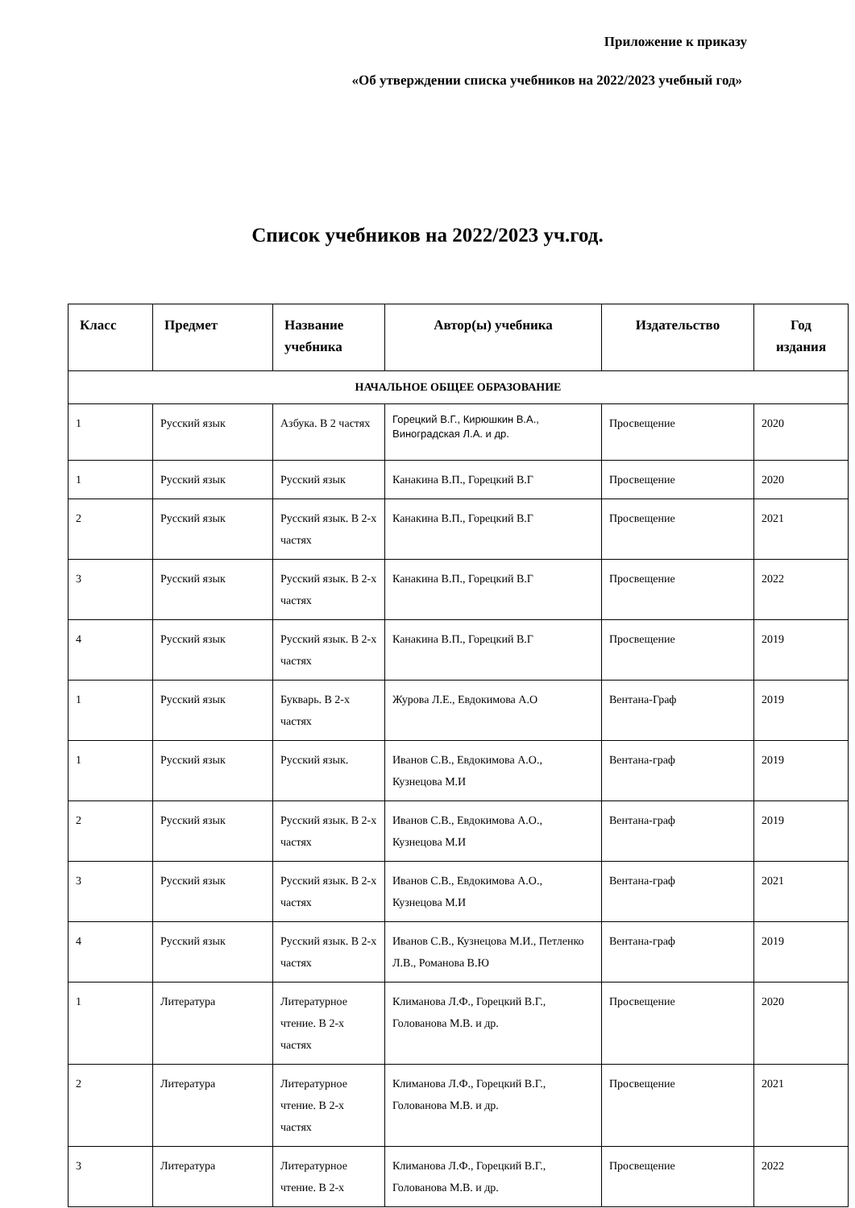Приложение к приказу
«Об утверждении списка учебников на 2022/2023 учебный год»
Список учебников на 2022/2023 уч.год.
| Класс | Предмет | Название учебника | Автор(ы) учебника | Издательство | Год издания |
| --- | --- | --- | --- | --- | --- |
| НАЧАЛЬНОЕ ОБЩЕЕ ОБРАЗОВАНИЕ | | | | | |
| 1 | Русский язык | Азбука. В 2 частях | Горецкий В.Г., Кирюшкин В.А., Виноградская Л.А. и др. | Просвещение | 2020 |
| 1 | Русский язык | Русский язык | Канакина В.П., Горецкий В.Г | Просвещение | 2020 |
| 2 | Русский язык | Русский язык. В 2-х частях | Канакина В.П., Горецкий В.Г | Просвещение | 2021 |
| 3 | Русский язык | Русский язык. В 2-х частях | Канакина В.П., Горецкий В.Г | Просвещение | 2022 |
| 4 | Русский язык | Русский язык. В 2-х частях | Канакина В.П., Горецкий В.Г | Просвещение | 2019 |
| 1 | Русский язык | Букварь. В 2-х частях | Журова Л.Е., Евдокимова А.О | Вентана-Граф | 2019 |
| 1 | Русский язык | Русский язык. | Иванов С.В., Евдокимова А.О., Кузнецова М.И | Вентана-граф | 2019 |
| 2 | Русский язык | Русский язык. В 2-х частях | Иванов С.В., Евдокимова А.О., Кузнецова М.И | Вентана-граф | 2019 |
| 3 | Русский язык | Русский язык. В 2-х частях | Иванов С.В., Евдокимова А.О., Кузнецова М.И | Вентана-граф | 2021 |
| 4 | Русский язык | Русский язык. В 2-х частях | Иванов С.В., Кузнецова М.И., Петленко Л.В., Романова В.Ю | Вентана-граф | 2019 |
| 1 | Литература | Литературное чтение. В 2-х частях | Климанова Л.Ф., Горецкий В.Г., Голованова М.В. и др. | Просвещение | 2020 |
| 2 | Литература | Литературное чтение. В 2-х частях | Климанова Л.Ф., Горецкий В.Г., Голованова М.В. и др. | Просвещение | 2021 |
| 3 | Литература | Литературное чтение. В 2-х | Климанова Л.Ф., Горецкий В.Г., Голованова М.В. и др. | Просвещение | 2022 |